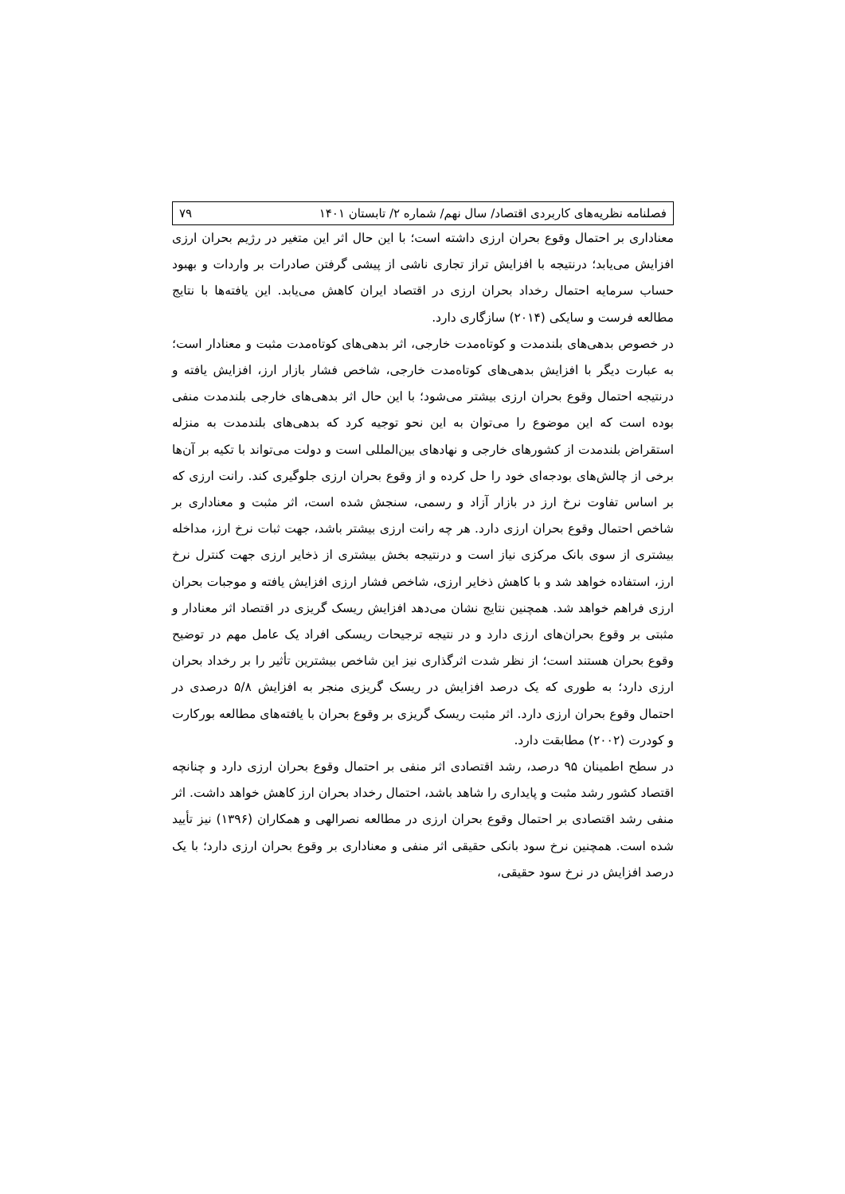فصلنامه نظریه‌های کاربردی اقتصاد/ سال نهم/ شماره ۲/ تابستان ۱۴۰۱ ۷۹
معناداری بر احتمال وقوع بحران ارزی داشته است؛ با این حال اثر این متغیر در رژیم بحران ارزی افزایش می‌یابد؛ درنتیجه با افزایش تراز تجاری ناشی از پیشی گرفتن صادرات بر واردات و بهبود حساب سرمایه احتمال رخداد بحران ارزی در اقتصاد ایران کاهش می‌یابد. این یافته‌ها با نتایج مطالعه فرست و سایکی (۲۰۱۴) سازگاری دارد.
در خصوص بدهی‌های بلندمدت و کوتاه‌مدت خارجی، اثر بدهی‌های کوتاه‌مدت مثبت و معنادار است؛ به عبارت دیگر با افزایش بدهی‌های کوتاه‌مدت خارجی، شاخص فشار بازار ارز، افزایش یافته و درنتیجه احتمال وقوع بحران ارزی بیشتر می‌شود؛ با این حال اثر بدهی‌های خارجی بلندمدت منفی بوده است که این موضوع را می‌توان به این نحو توجیه کرد که بدهی‌های بلندمدت به منزله استقراض بلندمدت از کشورهای خارجی و نهادهای بین‌المللی است و دولت می‌تواند با تکیه بر آن‌ها برخی از چالش‌های بودجه‌ای خود را حل کرده و از وقوع بحران ارزی جلوگیری کند. رانت ارزی که بر اساس تفاوت نرخ ارز در بازار آزاد و رسمی، سنجش شده است، اثر مثبت و معناداری بر شاخص احتمال وقوع بحران ارزی دارد. هر چه رانت ارزی بیشتر باشد، جهت ثبات نرخ ارز، مداخله بیشتری از سوی بانک مرکزی نیاز است و درنتیجه بخش بیشتری از ذخایر ارزی جهت کنترل نرخ ارز، استفاده خواهد شد و با کاهش ذخایر ارزی، شاخص فشار ارزی افزایش یافته و موجبات بحران ارزی فراهم خواهد شد. همچنین نتایج نشان می‌دهد افزایش ریسک گریزی در اقتصاد اثر معنادار و مثبتی بر وقوع بحران‌های ارزی دارد و در نتیجه ترجیحات ریسکی افراد یک عامل مهم در توضیح وقوع بحران هستند است؛ از نظر شدت اثرگذاری نیز این شاخص بیشترین تأثیر را بر رخداد بحران ارزی دارد؛ به طوری که یک درصد افزایش در ریسک گریزی منجر به افزایش ۵/۸ درصدی در احتمال وقوع بحران ارزی دارد. اثر مثبت ریسک گریزی بر وقوع بحران با یافته‌های مطالعه بورکارت و کودرت (۲۰۰۲) مطابقت دارد.
در سطح اطمینان ۹۵ درصد، رشد اقتصادی اثر منفی بر احتمال وقوع بحران ارزی دارد و چنانچه اقتصاد کشور رشد مثبت و پایداری را شاهد باشد، احتمال رخداد بحران ارز کاهش خواهد داشت. اثر منفی رشد اقتصادی بر احتمال وقوع بحران ارزی در مطالعه نصرالهی و همکاران (۱۳۹۶) نیز تأیید شده است. همچنین نرخ سود بانکی حقیقی اثر منفی و معناداری بر وقوع بحران ارزی دارد؛ با یک درصد افزایش در نرخ سود حقیقی،